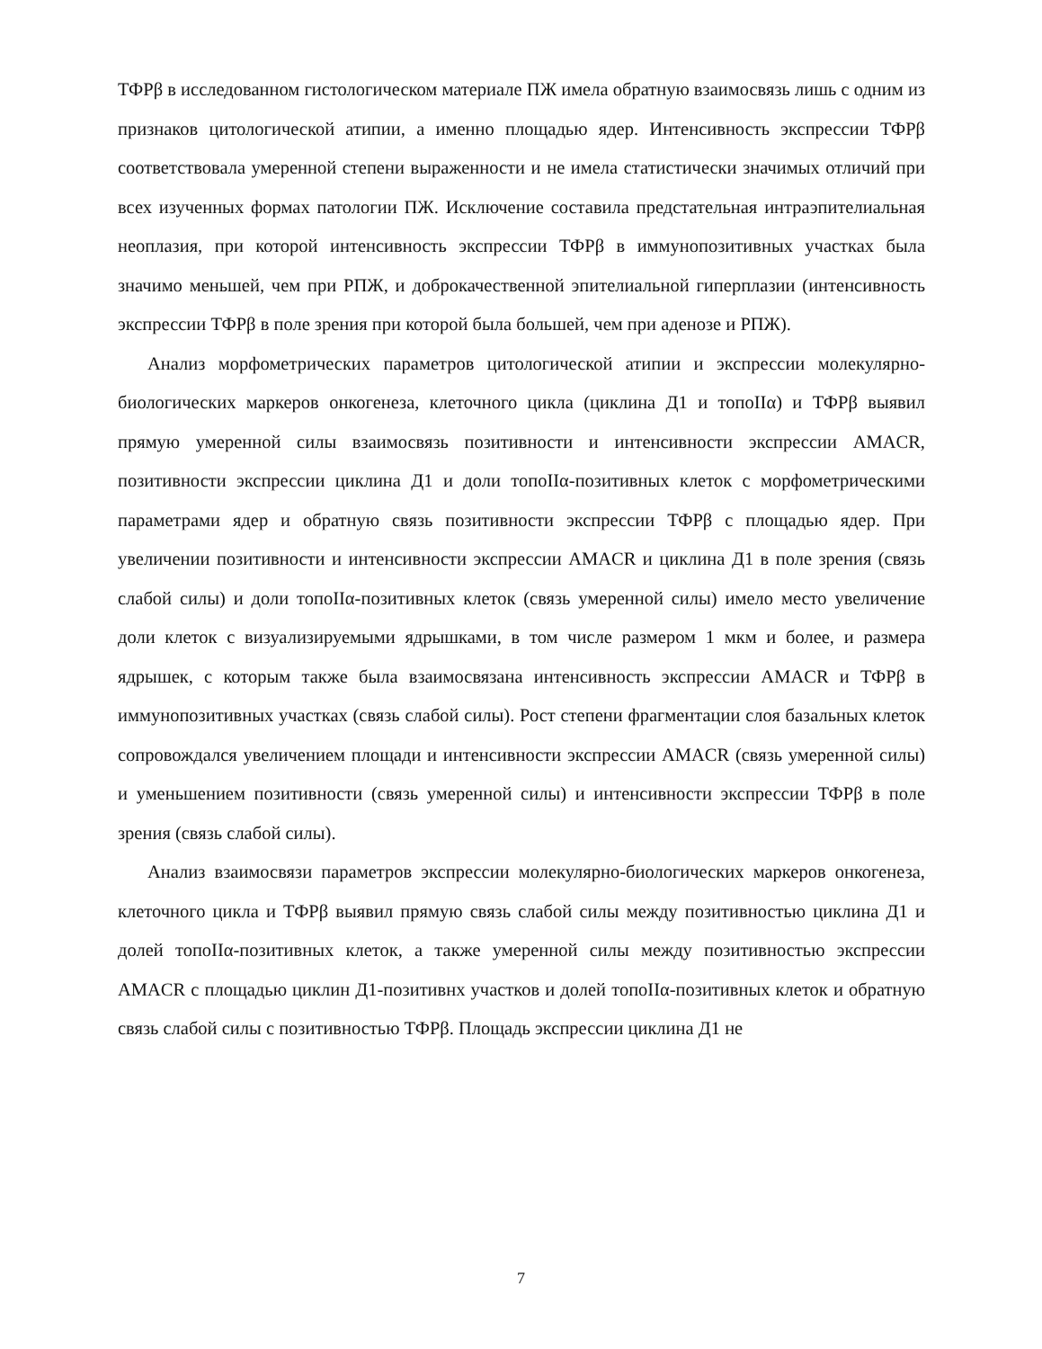ТФРβ в исследованном гистологическом материале ПЖ имела обратную взаимосвязь лишь с одним из признаков цитологической атипии, а именно площадью ядер. Интенсивность экспрессии ТФРβ соответствовала умеренной степени выраженности и не имела статистически значимых отличий при всех изученных формах патологии ПЖ. Исключение составила предстательная интраэпителиальная неоплазия, при которой интенсивность экспрессии ТФРβ в иммунопозитивных участках была значимо меньшей, чем при РПЖ, и доброкачественной эпителиальной гиперплазии (интенсивность экспрессии ТФРβ в поле зрения при которой была большей, чем при аденозе и РПЖ).
Анализ морфометрических параметров цитологической атипии и экспрессии молекулярно-биологических маркеров онкогенеза, клеточного цикла (циклина Д1 и топоIIα) и ТФРβ выявил прямую умеренной силы взаимосвязь позитивности и интенсивности экспрессии AMACR, позитивности экспрессии циклина Д1 и доли топоIIα-позитивных клеток с морфометрическими параметрами ядер и обратную связь позитивности экспрессии ТФРβ с площадью ядер. При увеличении позитивности и интенсивности экспрессии AMACR и циклина Д1 в поле зрения (связь слабой силы) и доли топоIIα-позитивных клеток (связь умеренной силы) имело место увеличение доли клеток с визуализируемыми ядрышками, в том числе размером 1 мкм и более, и размера ядрышек, с которым также была взаимосвязана интенсивность экспрессии AMACR и ТФРβ в иммунопозитивных участках (связь слабой силы). Рост степени фрагментации слоя базальных клеток сопровождался увеличением площади и интенсивности экспрессии AMACR (связь умеренной силы) и уменьшением позитивности (связь умеренной силы) и интенсивности экспрессии ТФРβ в поле зрения (связь слабой силы).
Анализ взаимосвязи параметров экспрессии молекулярно-биологических маркеров онкогенеза, клеточного цикла и ТФРβ выявил прямую связь слабой силы между позитивностью циклина Д1 и долей топоIIα-позитивных клеток, а также умеренной силы между позитивностью экспрессии AMACR с площадью циклин Д1-позитивнх участков и долей топоIIα-позитивных клеток и обратную связь слабой силы с позитивностью ТФРβ. Площадь экспрессии циклина Д1 не
7